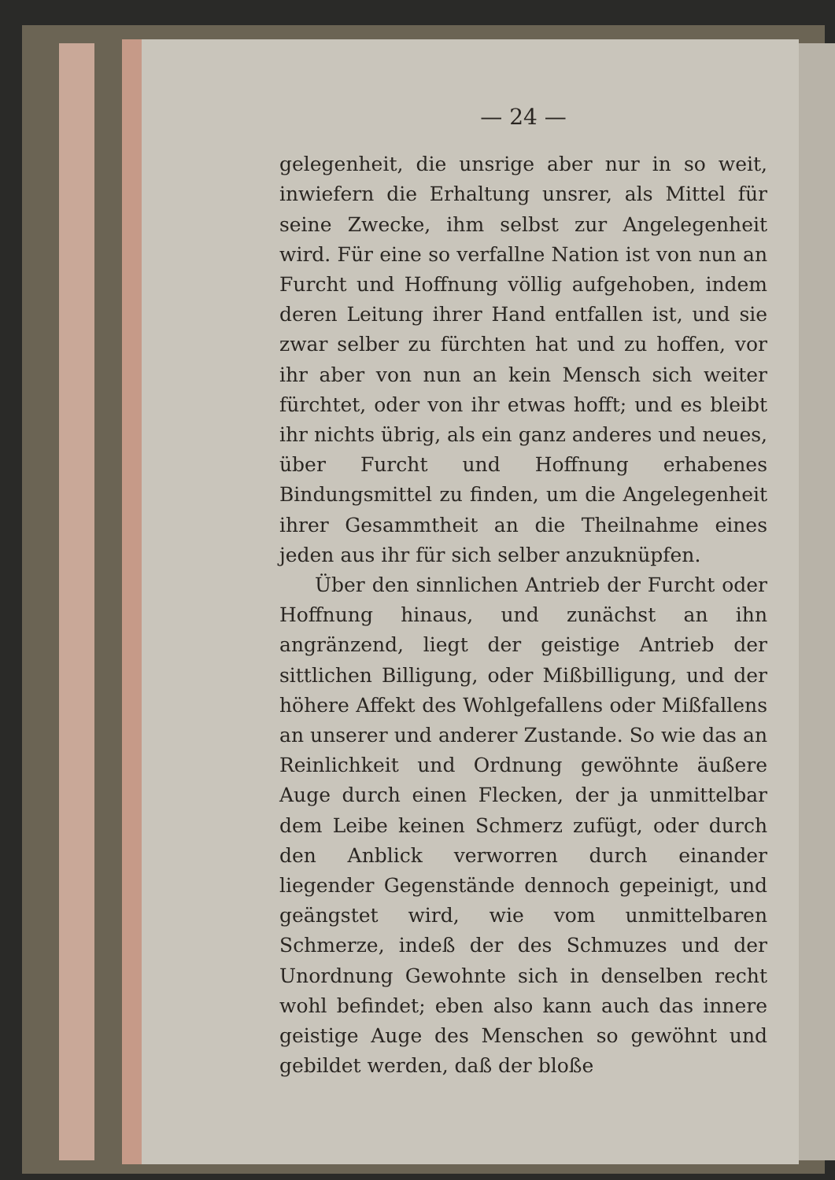— 24 —
gelegenheit, die unsrige aber nur in so weit, inwiefern die Erhaltung unsrer, als Mittel für seine Zwecke, ihm selbst zur Angelegenheit wird. Für eine so verfallne Nation ist von nun an Furcht und Hoffnung völlig aufgehoben, indem deren Leitung ihrer Hand entfallen ist, und sie zwar selber zu fürchten hat und zu hoffen, vor ihr aber von nun an kein Mensch sich weiter fürchtet, oder von ihr etwas hofft; und es bleibt ihr nichts übrig, als ein ganz anderes und neues, über Furcht und Hoffnung erhabenes Bindungsmittel zu finden, um die Angelegenheit ihrer Gesammtheit an die Theilnahme eines jeden aus ihr für sich selber anzuknüpfen.
Über den sinnlichen Antrieb der Furcht oder Hoffnung hinaus, und zunächst an ihn angränzend, liegt der geistige Antrieb der sittlichen Billigung, oder Mißbilligung, und der höhere Affekt des Wohlgefallens oder Mißfallens an unserer und anderer Zustande. So wie das an Reinlichkeit und Ordnung gewöhnte äußere Auge durch einen Flecken, der ja unmittelbar dem Leibe keinen Schmerz zufügt, oder durch den Anblick verworren durch einander liegender Gegenstände dennoch gepeinigt, und geängstet wird, wie vom unmittelbaren Schmerze, indeß der des Schmuzes und der Unordnung Gewohnte sich in denselben recht wohl befindet; eben also kann auch das innere geistige Auge des Menschen so gewöhnt und gebildet werden, daß der bloße